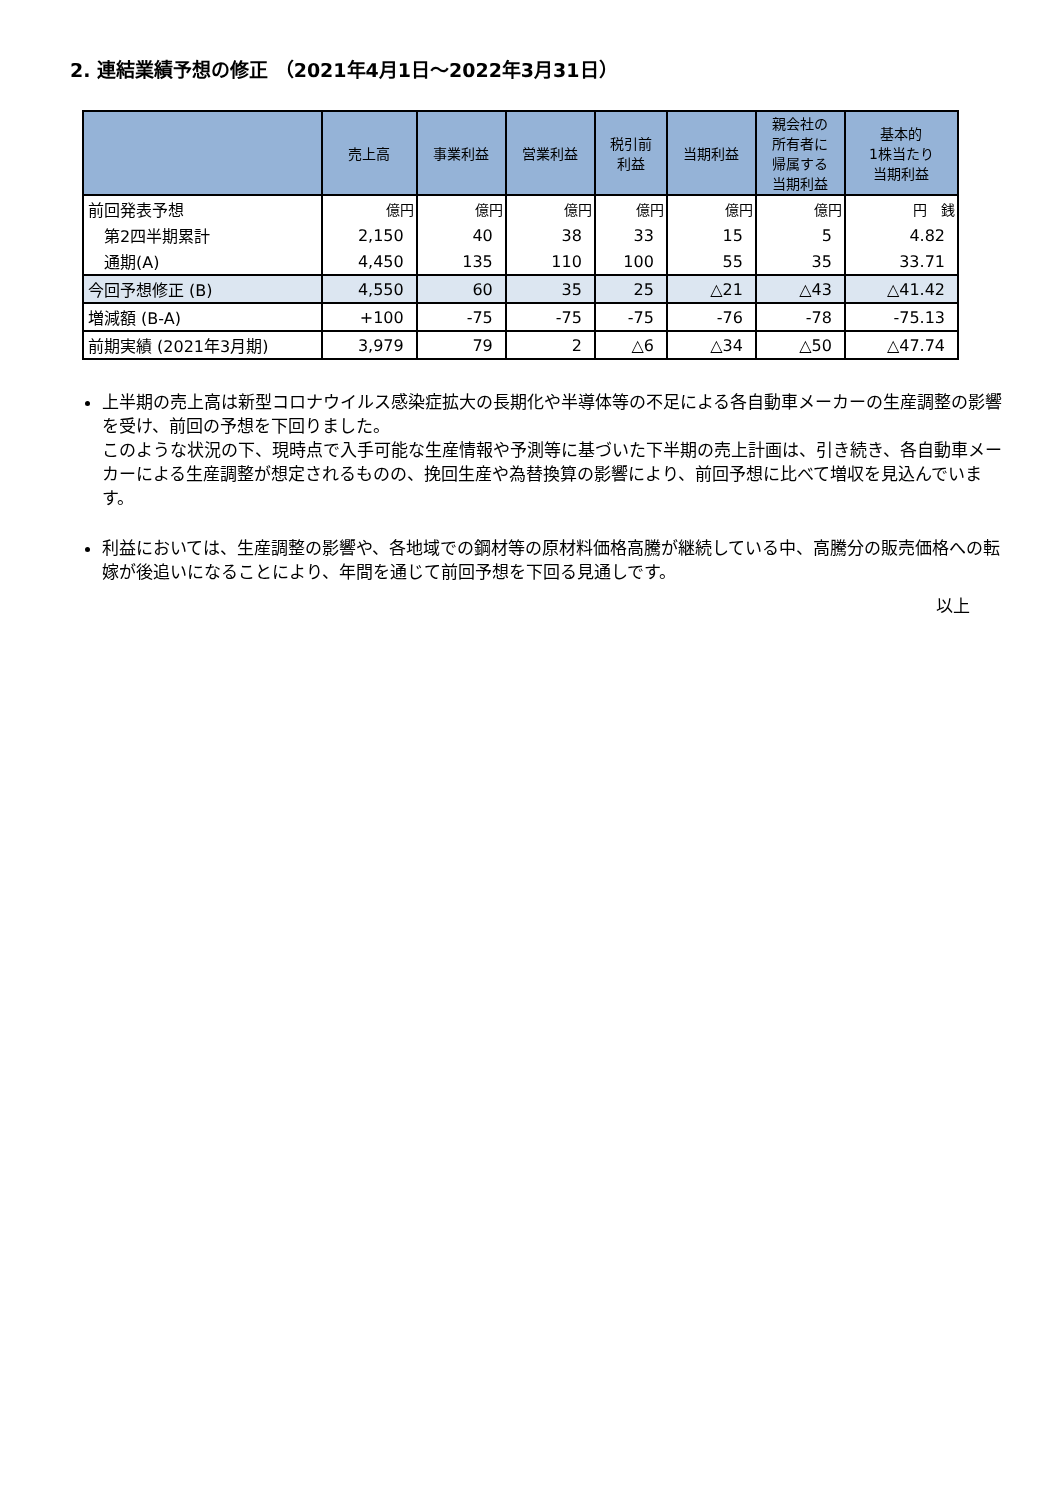2. 連結業績予想の修正 （2021年4月1日～2022年3月31日）
| | 売上高 | 事業利益 | 営業利益 | 税引前 利益 | 当期利益 | 親会社の 所有者に 帰属する 当期利益 | 基本的 1株当たり 当期利益 |
| --- | --- | --- | --- | --- | --- | --- | --- |
| 前回発表予想 | 億円 | 億円 | 億円 | 億円 | 億円 | 億円 | 円 銭 |
| 第2四半期累計 | 2,150 | 40 | 38 | 33 | 15 | 5 | 4.82 |
| 通期(A) | 4,450 | 135 | 110 | 100 | 55 | 35 | 33.71 |
| 今回予想修正 (B) | 4,550 | 60 | 35 | 25 | △21 | △43 | △41.42 |
| 増減額 (B-A) | +100 | -75 | -75 | -75 | -76 | -78 | -75.13 |
| 前期実績 (2021年3月期) | 3,979 | 79 | 2 | △6 | △34 | △50 | △47.74 |
上半期の売上高は新型コロナウイルス感染症拡大の長期化や半導体等の不足による各自動車メーカーの生産調整の影響を受け、前回の予想を下回りました。
このような状況の下、現時点で入手可能な生産情報や予測等に基づいた下半期の売上計画は、引き続き、各自動車メーカーによる生産調整が想定されるものの、挽回生産や為替換算の影響により、前回予想に比べて増収を見込んでいます。
利益においては、生産調整の影響や、各地域での鋼材等の原材料価格高騰が継続している中、高騰分の販売価格への転嫁が後追いになることにより、年間を通じて前回予想を下回る見通しです。
以上